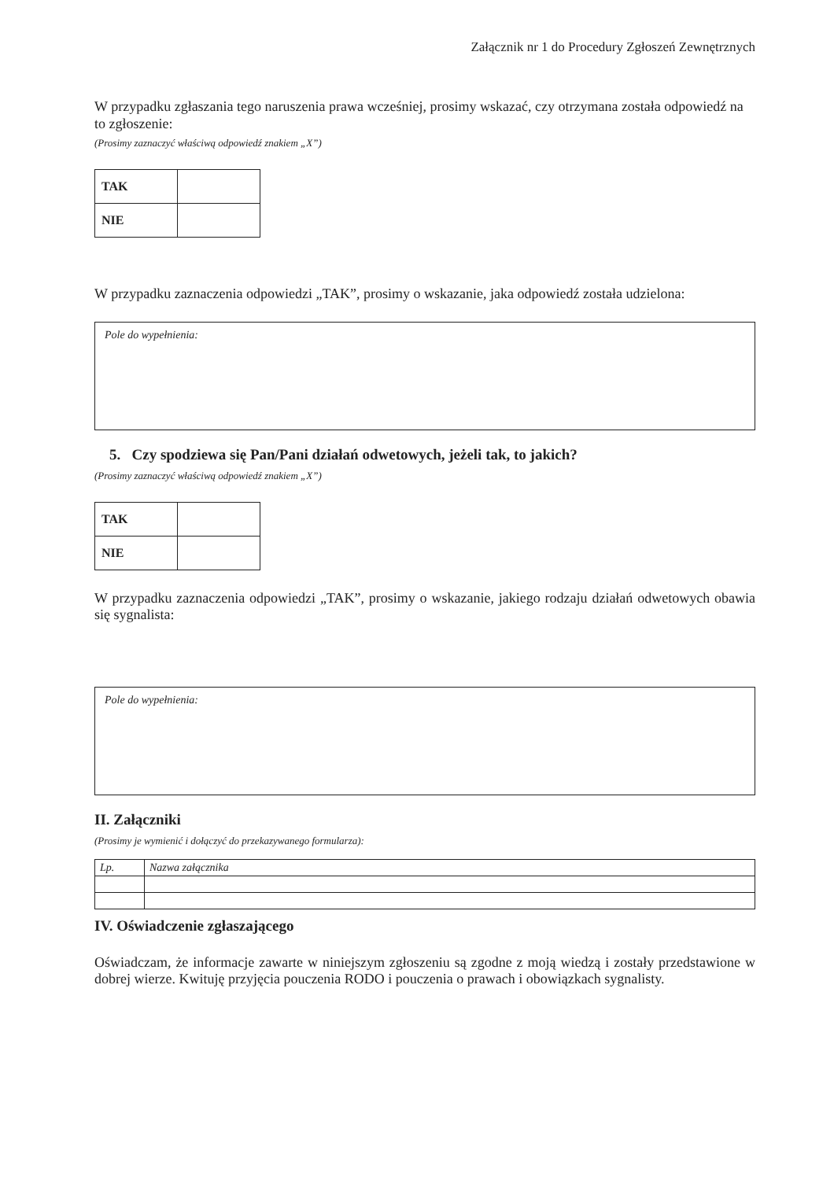Załącznik nr 1 do Procedury Zgłoszeń Zewnętrznych
W przypadku zgłaszania tego naruszenia prawa wcześniej, prosimy wskazać, czy otrzymana została odpowiedź na to zgłoszenie:
(Prosimy zaznaczyć właściwą odpowiedź znakiem „X”)
| TAK | |
| NIE | |
W przypadku zaznaczenia odpowiedzi „TAK”, prosimy o wskazanie, jaka odpowiedź została udzielona:
Pole do wypełnienia:
5. Czy spodziewa się Pan/Pani działań odwetowych, jeżeli tak, to jakich?
(Prosimy zaznaczyć właściwą odpowiedź znakiem „X”)
| TAK | |
| NIE | |
W przypadku zaznaczenia odpowiedzi „TAK”, prosimy o wskazanie, jakiego rodzaju działań odwetowych obawia się sygnalista:
Pole do wypełnienia:
II. Załączniki
(Prosimy je wymienić i dołączyć do przekazywanego formularza):
| Lp. | Nazwa załącznika |
IV. Oświadczenie zgłaszającego
Oświadczam, że informacje zawarte w niniejszym zgłoszeniu są zgodne z moją wiedzą i zostały przedstawione w dobrej wierze. Kwituję przyjęcia pouczenia RODO i pouczenia o prawach i obowiązkach sygnalisty.